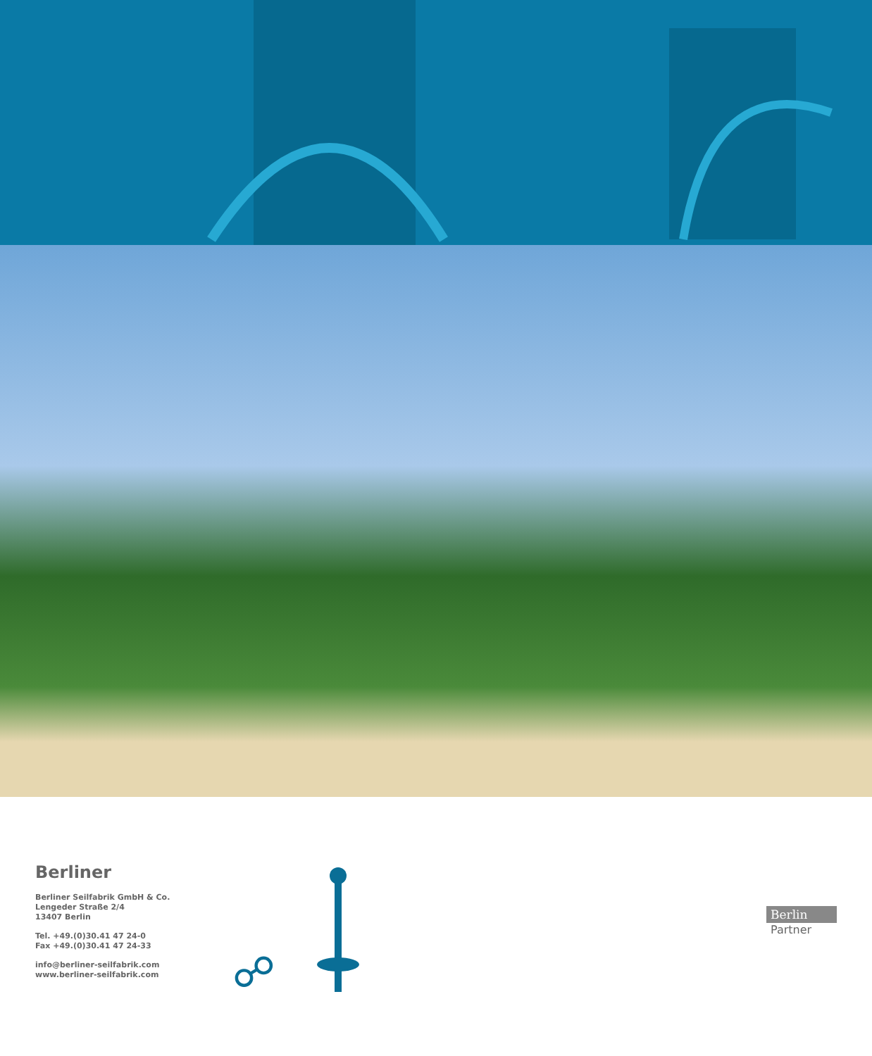Berliner
Berliner Seilfabrik GmbH & Co.
Lengeder Straße 2/4
13407 Berlin
Tel. +49.(0)30.41 47 24-0
Fax +49.(0)30.41 47 24-33
info@berliner-seilfabrik.com
www.berliner-seilfabrik.com
☍
Berlin
Partner